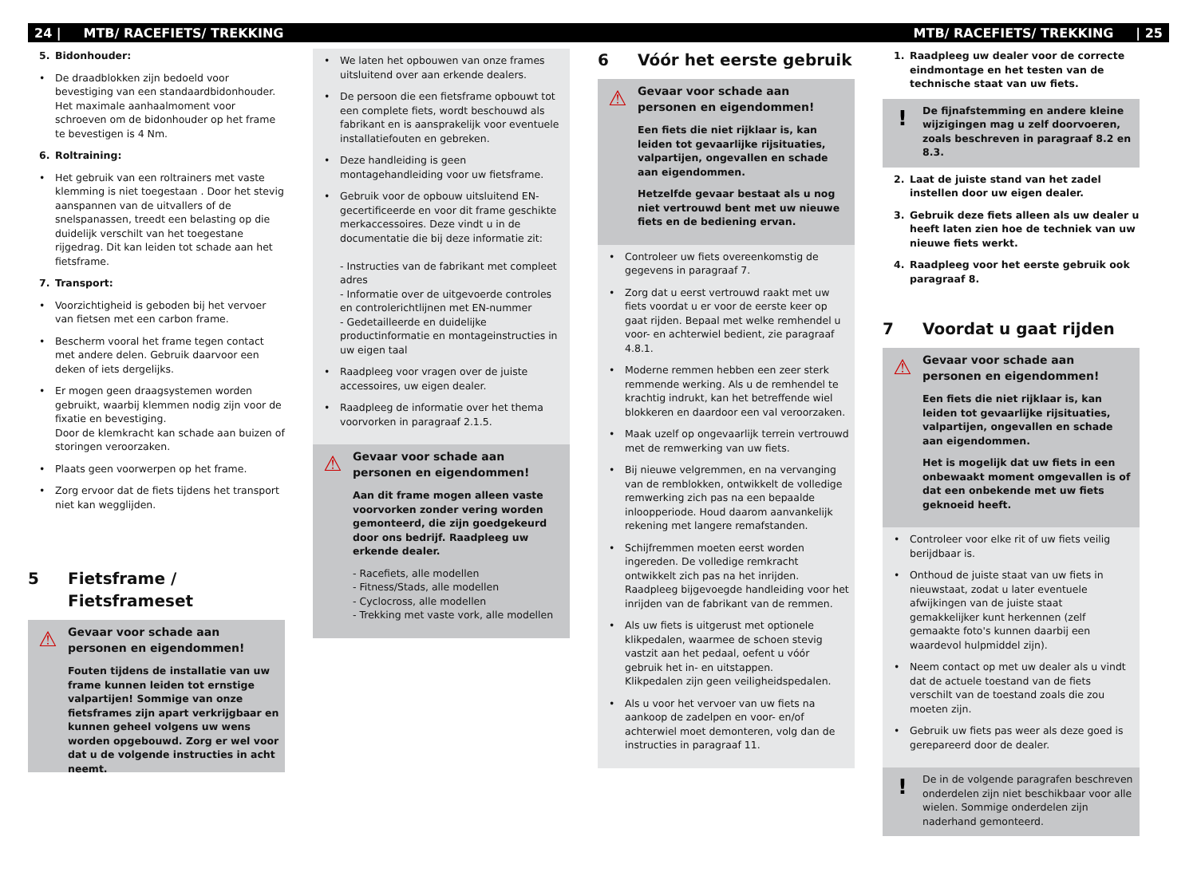24 | MTB/ RACEFIETS/ TREKKING MTB/ RACEFIETS/ TREKKING | 25
5. Bidonhouder:
• De draadblokken zijn bedoeld voor bevestiging van een standaardbidonhouder. Het maximale aanhaalmoment voor schroeven om de bidonhouder op het frame te bevestigen is 4 Nm.
6. Roltraining:
• Het gebruik van een roltrainers met vaste klemming is niet toegestaan . Door het stevig aanspannen van de uitvallers of de snelspanassen, treedt een belasting op die duidelijk verschilt van het toegestane rijgedrag. Dit kan leiden tot schade aan het fietsframe.
7. Transport:
• Voorzichtigheid is geboden bij het vervoer van fietsen met een carbon frame.
• Bescherm vooral het frame tegen contact met andere delen. Gebruik daarvoor een deken of iets dergelijks.
• Er mogen geen draagsystemen worden gebruikt, waarbij klemmen nodig zijn voor de fixatie en bevestiging.
Door de klemkracht kan schade aan buizen of storingen veroorzaken.
• Plaats geen voorwerpen op het frame.
• Zorg ervoor dat de fiets tijdens het transport niet kan wegglijden.
5 Fietsframe /
Fietsframeset
⚠
Gevaar voor schade aan personen en eigendommen!
Fouten tijdens de installatie van uw frame kunnen leiden tot ernstige valpartijen! Sommige van onze fietsframes zijn apart verkrijgbaar en kunnen geheel volgens uw wens worden opgebouwd. Zorg er wel voor dat u de volgende instructies in acht neemt.
• We laten het opbouwen van onze frames uitsluitend over aan erkende dealers.
• De persoon die een fietsframe opbouwt tot een complete fiets, wordt beschouwd als fabrikant en is aansprakelijk voor eventuele installatiefouten en gebreken.
• Deze handleiding is geen montagehandleiding voor uw fietsframe.
• Gebruik voor de opbouw uitsluitend EN-gecertificeerde en voor dit frame geschikte merkaccessoires. Deze vindt u in de documentatie die bij deze informatie zit:
- Instructies van de fabrikant met compleet adres
- Informatie over de uitgevoerde controles en controlerichtlijnen met EN-nummer
- Gedetailleerde en duidelijke productinformatie en montageinstructies in uw eigen taal
• Raadpleeg voor vragen over de juiste accessoires, uw eigen dealer.
• Raadpleeg de informatie over het thema voorvorken in paragraaf 2.1.5.
⚠
Gevaar voor schade aan personen en eigendommen!
Aan dit frame mogen alleen vaste voorvorken zonder vering worden gemonteerd, die zijn goedgekeurd door ons bedrijf. Raadpleeg uw erkende dealer.
- Racefiets, alle modellen
- Fitness/Stads, alle modellen
- Cyclocross, alle modellen
- Trekking met vaste vork, alle modellen
6 Vóór het eerste gebruik
⚠
Gevaar voor schade aan personen en eigendommen!
Een fiets die niet rijklaar is, kan leiden tot gevaarlijke rijsituaties, valpartijen, ongevallen en schade aan eigendommen.
Hetzelfde gevaar bestaat als u nog niet vertrouwd bent met uw nieuwe fiets en de bediening ervan.
• Controleer uw fiets overeenkomstig de gegevens in paragraaf 7.
• Zorg dat u eerst vertrouwd raakt met uw fiets voordat u er voor de eerste keer op gaat rijden. Bepaal met welke remhendel u voor- en achterwiel bedient, zie paragraaf 4.8.1.
• Moderne remmen hebben een zeer sterk remmende werking. Als u de remhendel te krachtig indrukt, kan het betreffende wiel blokkeren en daardoor een val veroorzaken.
• Maak uzelf op ongevaarlijk terrein vertrouwd met de remwerking van uw fiets.
• Bij nieuwe velgremmen, en na vervanging van de remblokken, ontwikkelt de volledige remwerking zich pas na een bepaalde inloopperiode. Houd daarom aanvankelijk rekening met langere remafstanden.
• Schijfremmen moeten eerst worden ingereden. De volledige remkracht ontwikkelt zich pas na het inrijden. Raadpleeg bijgevoegde handleiding voor het inrijden van de fabrikant van de remmen.
• Als uw fiets is uitgerust met optionele klikpedalen, waarmee de schoen stevig vastzit aan het pedaal, oefent u vóór gebruik het in- en uitstappen.
Klikpedalen zijn geen veiligheidspedalen.
• Als u voor het vervoer van uw fiets na aankoop de zadelpen en voor- en/of achterwiel moet demonteren, volg dan de instructies in paragraaf 11.
1. Raadpleeg uw dealer voor de correcte eindmontage en het testen van de technische staat van uw fiets.
!
De fijnafstemming en andere kleine wijzigingen mag u zelf doorvoeren, zoals beschreven in paragraaf 8.2 en 8.3.
2. Laat de juiste stand van het zadel instellen door uw eigen dealer.
3. Gebruik deze fiets alleen als uw dealer u heeft laten zien hoe de techniek van uw nieuwe fiets werkt.
4. Raadpleeg voor het eerste gebruik ook paragraaf 8.
7 Voordat u gaat rijden
⚠
Gevaar voor schade aan personen en eigendommen!
Een fiets die niet rijklaar is, kan leiden tot gevaarlijke rijsituaties, valpartijen, ongevallen en schade aan eigendommen.
Het is mogelijk dat uw fiets in een onbewaakt moment omgevallen is of dat een onbekende met uw fiets geknoeid heeft.
• Controleer voor elke rit of uw fiets veilig berijdbaar is.
• Onthoud de juiste staat van uw fiets in nieuwstaat, zodat u later eventuele afwijkingen van de juiste staat gemakkelijker kunt herkennen (zelf gemaakte foto's kunnen daarbij een waardevol hulpmiddel zijn).
• Neem contact op met uw dealer als u vindt dat de actuele toestand van de fiets verschilt van de toestand zoals die zou moeten zijn.
• Gebruik uw fiets pas weer als deze goed is gerepareerd door de dealer.
!
De in de volgende paragrafen beschreven onderdelen zijn niet beschikbaar voor alle wielen. Sommige onderdelen zijn naderhand gemonteerd.